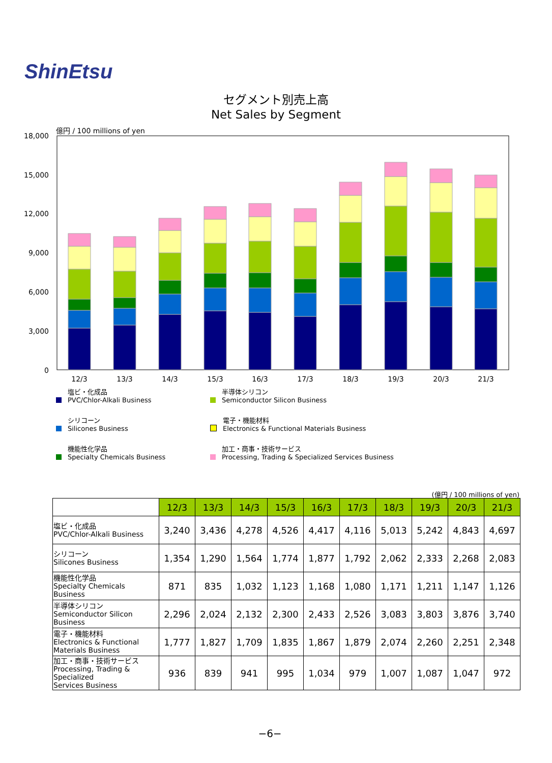ShinEtsu
セグメント別売上高
Net Sales by Segment
億円 / 100 millions of yen
18,000
15,000
12,000
9,000
6,000
3,000
0
12/3
13/3
14/3
15/3
16/3
17/3
18/3
19/3
20/3
21/3
塩ビ・化成品
PVC/Chlor-Alkali Business
半導体シリコン
Semiconductor Silicon Business
シリコーン
Silicones Business
電子・機能材料
Electronics & Functional Materials Business
機能性化学品
Specialty Chemicals Business
加工・商事・技術サービス
Processing, Trading & Specialized Services Business
(億円 / 100 millions of yen)
| | 12/3 | 13/3 | 14/3 | 15/3 | 16/3 | 17/3 | 18/3 | 19/3 | 20/3 | 21/3 |
| 塩ビ・化成品 PVC/Chlor-Alkali Business | 3,240 | 3,436 | 4,278 | 4,526 | 4,417 | 4,116 | 5,013 | 5,242 | 4,843 | 4,697 |
| シリコーン Silicones Business | 1,354 | 1,290 | 1,564 | 1,774 | 1,877 | 1,792 | 2,062 | 2,333 | 2,268 | 2,083 |
| 機能性化学品 Specialty Chemicals Business | 871 | 835 | 1,032 | 1,123 | 1,168 | 1,080 | 1,171 | 1,211 | 1,147 | 1,126 |
| 半導体シリコン Semiconductor Silicon Business | 2,296 | 2,024 | 2,132 | 2,300 | 2,433 | 2,526 | 3,083 | 3,803 | 3,876 | 3,740 |
| 電子・機能材料 Electronics & Functional Materials Business | 1,777 | 1,827 | 1,709 | 1,835 | 1,867 | 1,879 | 2,074 | 2,260 | 2,251 | 2,348 |
| 加工・商事・技術サービス Processing, Trading & Specialized Services Business | 936 | 839 | 941 | 995 | 1,034 | 979 | 1,007 | 1,087 | 1,047 | 972 |
−6−